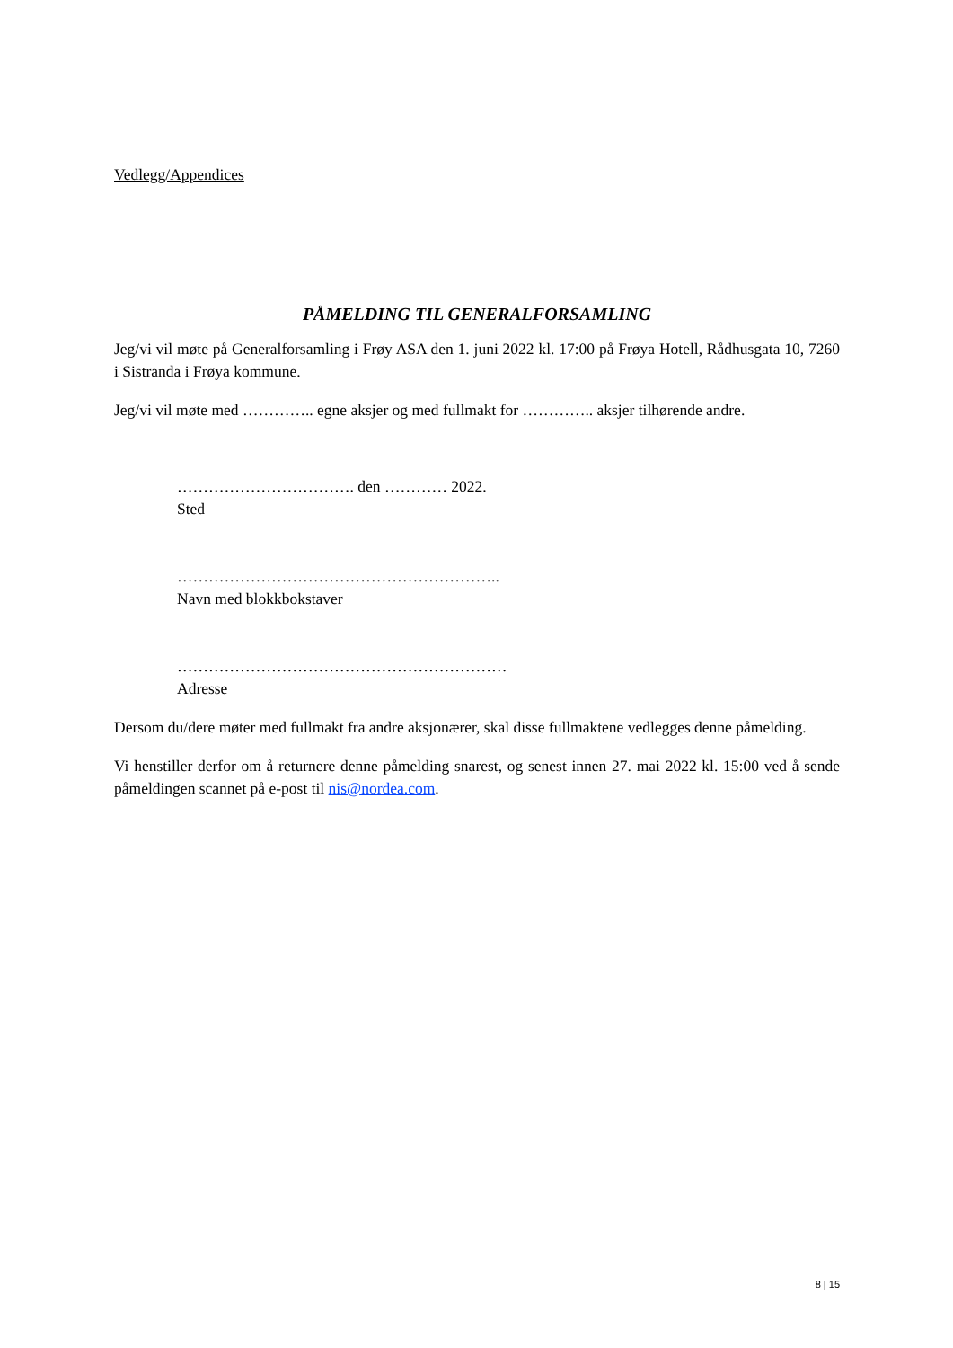Vedlegg/Appendices
PÅMELDING TIL GENERALFORSAMLING
Jeg/vi vil møte på Generalforsamling i Frøy ASA den 1. juni 2022 kl. 17:00 på Frøya Hotell, Rådhusgata 10, 7260 i Sistranda i Frøya kommune.
Jeg/vi vil møte med ………….. egne aksjer og med fullmakt for ………….. aksjer tilhørende andre.
……………………………. den ………… 2022.
Sted
……………………………………………………..
Navn med blokkbokstaver
………………………………………………………
Adresse
Dersom du/dere møter med fullmakt fra andre aksjonærer, skal disse fullmaktene vedlegges denne påmelding.
Vi henstiller derfor om å returnere denne påmelding snarest, og senest innen 27. mai 2022 kl. 15:00 ved å sende påmeldingen scannet på e-post til nis@nordea.com.
8 | 15